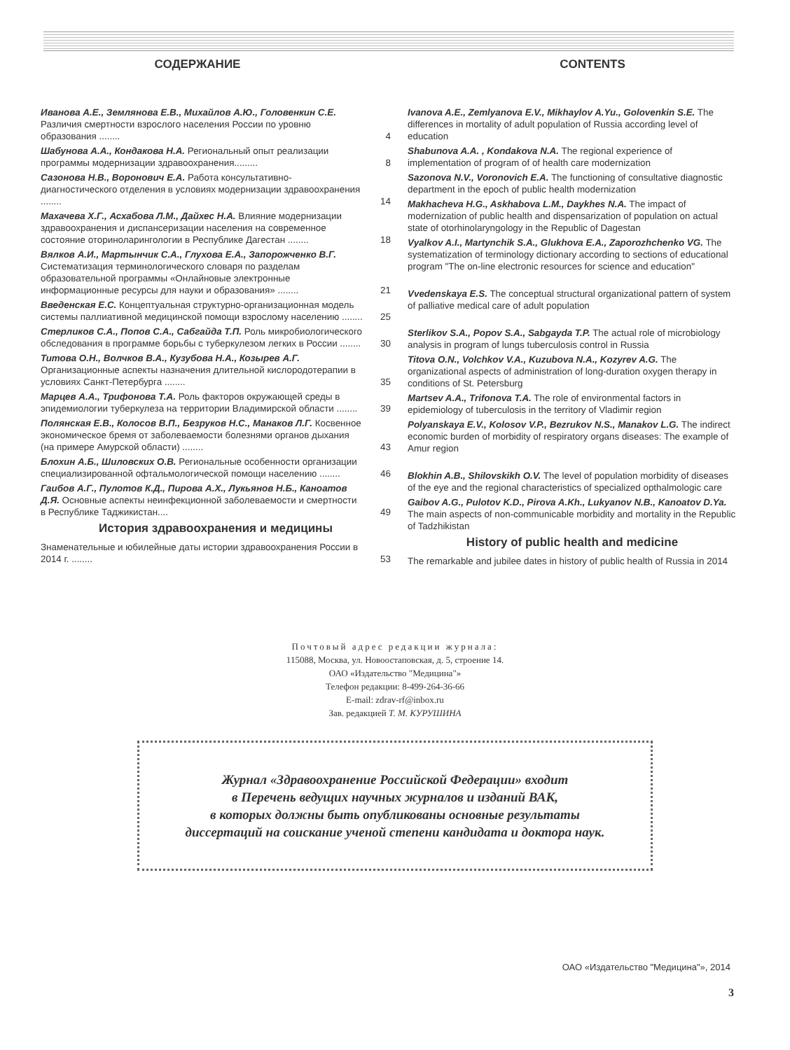СОДЕРЖАНИЕ CONTENTS
Иванова А.Е., Землянова Е.В., Михайлов А.Ю., Головенкин С.Е. Различия смертности взрослого населения России по уровню образования ........
4
Шабунова А.А., Кондакова Н.А. Региональный опыт реализации программы модернизации здравоохранения.........
8
Сазонова Н.В., Воронович Е.А. Работа консультативно-диагностического отделения в условиях модернизации здравоохранения ........
14
Махачева Х.Г., Асхабова Л.М., Дайхес Н.А. Влияние модернизации здравоохранения и диспансеризации населения на современное состояние оториноларингологии в Республике Дагестан ........
18
Вялков А.И., Мартынчик С.А., Глухова Е.А., Запорожченко В.Г. Систематизация терминологического словаря по разделам образовательной программы «Онлайновые электронные информационные ресурсы для науки и образования» ........
21
Введенская Е.С. Концептуальная структурно-организационная модель системы паллиативной медицинской помощи взрослому населению ........
25
Стерликов С.А., Попов С.А., Сабгайда Т.П. Роль микробиологического обследования в программе борьбы с туберкулезом легких в России ........
30
Титова О.Н., Волчков В.А., Кузубова Н.А., Козырев А.Г. Организационные аспекты назначения длительной кислородотерапии в условиях Санкт-Петербурга ........
35
Марцев А.А., Трифонова Т.А. Роль факторов окружающей среды в эпидемиологии туберкулеза на территории Владимирской области ........
39
Полянская Е.В., Колосов В.П., Безруков Н.С., Манаков Л.Г. Косвенное экономическое бремя от заболеваемости болезнями органов дыхания (на примере Амурской области) ........
43
Блохин А.Б., Шиловских О.В. Региональные особенности организации специализированной офтальмологической помощи населению ........
46
Гаибов А.Г., Пулотов К.Д., Пирова А.Х., Лукьянов Н.Б., Каноатов Д.Я. Основные аспекты неинфекционной заболеваемости и смертности в Республике Таджикистан....
49
История здравоохранения и медицины
Знаменательные и юбилейные даты истории здравоохранения России в 2014 г. ........
53
Ivanova A.E., Zemlyanova E.V., Mikhaylov A.Yu., Golovenkin S.E. The differences in mortality of adult population of Russia according level of education
Shabunova A.A. , Kondakova N.A. The regional experience of implementation of program of of health care modernization
Sazonova N.V., Voronovich E.A. The functioning of consultative diagnostic department in the epoch of public health modernization
Makhacheva H.G., Askhabova L.M., Daykhes N.A. The impact of modernization of public health and dispensarization of population on actual state of otorhinolaryngology in the Republic of Dagestan
Vyalkov A.I., Martynchik S.A., Glukhova E.A., Zaporozhchenko VG. The systematization of terminology dictionary according to sections of educational program "The on-line electronic resources for science and education"
Vvedenskaya E.S. The conceptual structural organizational pattern of system of palliative medical care of adult population
Sterlikov S.A., Popov S.A., Sabgayda T.P. The actual role of microbiology analysis in program of lungs tuberculosis control in Russia
Titova O.N., Volchkov V.A., Kuzubova N.A., Kozyrev A.G. The organizational aspects of administration of long-duration oxygen therapy in conditions of St. Petersburg
Martsev A.A., Trifonova T.A. The role of environmental factors in epidemiology of tuberculosis in the territory of Vladimir region
Polyanskaya E.V., Kolosov V.P., Bezrukov N.S., Manakov L.G. The indirect economic burden of morbidity of respiratory organs diseases: The example of Amur region
Blokhin A.B., Shilovskikh O.V. The level of population morbidity of diseases of the eye and the regional characteristics of specialized opthalmologic care
Gaibov A.G., Pulotov K.D., Pirova A.Kh., Lukyanov N.B., Kanoatov D.Ya. The main aspects of non-communicable morbidity and mortality in the Republic of Tadzhikistan
History of public health and medicine
The remarkable and jubilee dates in history of public health of Russia in 2014
Почтовый адрес редакции журнала:
115088, Москва, ул. Новоостаповская, д. 5, строение 14.
ОАО «Издательство "Медицина"»
Телефон редакции: 8-499-264-36-66
E-mail: zdrav-rf@inbox.ru
Зав. редакцией Т. М. КУРУШИНА
Журнал «Здравоохранение Российской Федерации» входит
в Перечень ведущих научных журналов и изданий ВАК,
в которых должны быть опубликованы основные результаты
диссертаций на соискание ученой степени кандидата и доктора наук.
ОАО «Издательство "Медицина"», 2014
3